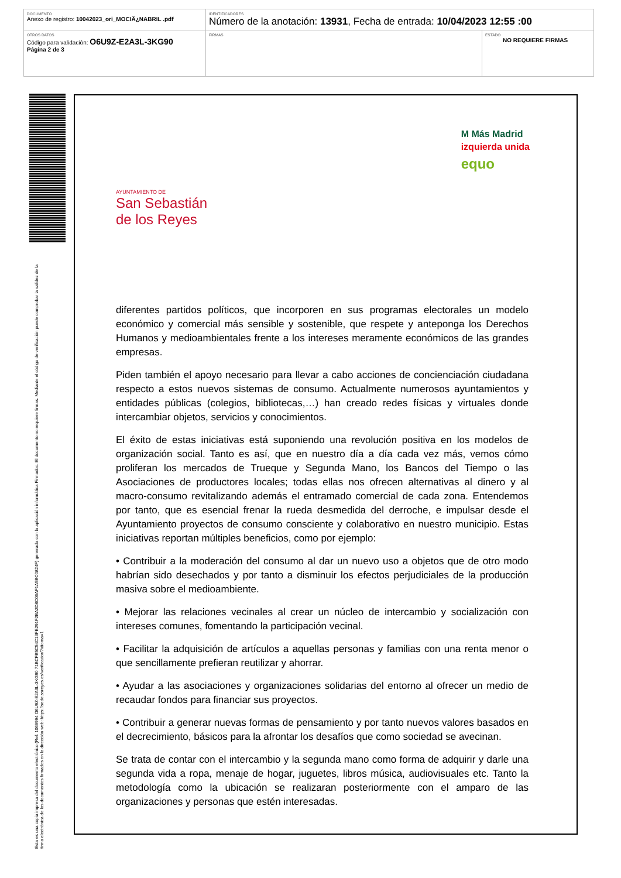| DOCUMENTO Anexo de registro: 10042023_ori_MOCIÃ¿NABRIL .pdf | IDENTIFICADORES Número de la anotación: 13931 , Fecha de entrada: 10/04/2023 12:55 :00 | |
| OTROS DATOS Código para validación: O6U9Z-E2A3L-3KG90 Página 2 de 3 | FIRMAS | ESTADO NO REQUIERE FIRMAS |
Esta es una copia impresa del documento electrónico (Ref: 1069994 O6U9Z-E2A3L-3KG90 71BCFB5C54C13FE291F2BA2D8C06AF1A5BC0824F) generada con la aplicación informática Firmadoc. El documento no requiere firmas. Mediante el código de verificación puede comprobar la validez de la firma electrónica de los documentos firmados en la dirección web: https://sede.ssreyes.es/verificador/?idioma=1
AYUNTAMIENTO DE
San Sebastián
de los Reyes
M Más Madrid
izquierda unida
equo
diferentes partidos políticos, que incorporen en sus programas electorales un modelo económico y comercial más sensible y sostenible, que respete y anteponga los Derechos Humanos y medioambientales frente a los intereses meramente económicos de las grandes empresas.
Piden también el apoyo necesario para llevar a cabo acciones de concienciación ciudadana respecto a estos nuevos sistemas de consumo. Actualmente numerosos ayuntamientos y entidades públicas (colegios, bibliotecas,…) han creado redes físicas y virtuales donde intercambiar objetos, servicios y conocimientos.
El éxito de estas iniciativas está suponiendo una revolución positiva en los modelos de organización social. Tanto es así, que en nuestro día a día cada vez más, vemos cómo proliferan los mercados de Trueque y Segunda Mano, los Bancos del Tiempo o las Asociaciones de productores locales; todas ellas nos ofrecen alternativas al dinero y al macro-consumo revitalizando además el entramado comercial de cada zona. Entendemos por tanto, que es esencial frenar la rueda desmedida del derroche, e impulsar desde el Ayuntamiento proyectos de consumo consciente y colaborativo en nuestro municipio. Estas iniciativas reportan múltiples beneficios, como por ejemplo:
• Contribuir a la moderación del consumo al dar un nuevo uso a objetos que de otro modo habrían sido desechados y por tanto a disminuir los efectos perjudiciales de la producción masiva sobre el medioambiente.
• Mejorar las relaciones vecinales al crear un núcleo de intercambio y socialización con intereses comunes, fomentando la participación vecinal.
• Facilitar la adquisición de artículos a aquellas personas y familias con una renta menor o que sencillamente prefieran reutilizar y ahorrar.
• Ayudar a las asociaciones y organizaciones solidarias del entorno al ofrecer un medio de recaudar fondos para financiar sus proyectos.
• Contribuir a generar nuevas formas de pensamiento y por tanto nuevos valores basados en el decrecimiento, básicos para la afrontar los desafíos que como sociedad se avecinan.
Se trata de contar con el intercambio y la segunda mano como forma de adquirir y darle una segunda vida a ropa, menaje de hogar, juguetes, libros música, audiovisuales etc. Tanto la metodología como la ubicación se realizaran posteriormente con el amparo de las organizaciones y personas que estén interesadas.